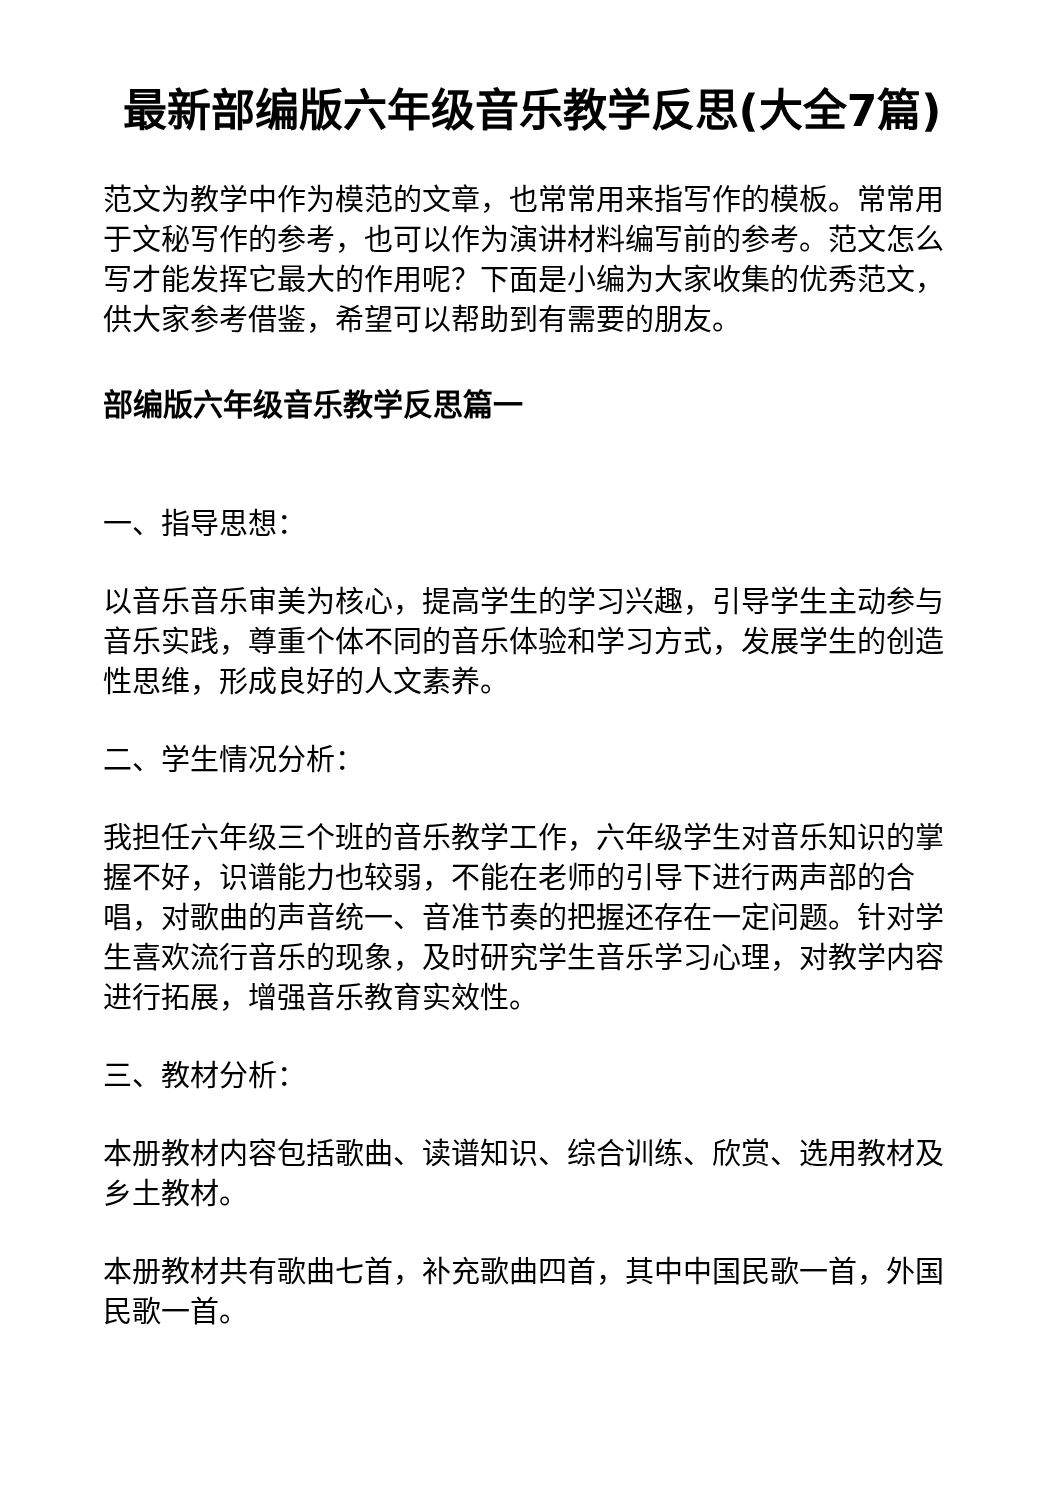最新部编版六年级音乐教学反思(大全7篇)
范文为教学中作为模范的文章，也常常用来指写作的模板。常常用于文秘写作的参考，也可以作为演讲材料编写前的参考。范文怎么写才能发挥它最大的作用呢？下面是小编为大家收集的优秀范文，供大家参考借鉴，希望可以帮助到有需要的朋友。
部编版六年级音乐教学反思篇一
一、指导思想：
以音乐音乐审美为核心，提高学生的学习兴趣，引导学生主动参与音乐实践，尊重个体不同的音乐体验和学习方式，发展学生的创造性思维，形成良好的人文素养。
二、学生情况分析：
我担任六年级三个班的音乐教学工作，六年级学生对音乐知识的掌握不好，识谱能力也较弱，不能在老师的引导下进行两声部的合唱，对歌曲的声音统一、音准节奏的把握还存在一定问题。针对学生喜欢流行音乐的现象，及时研究学生音乐学习心理，对教学内容进行拓展，增强音乐教育实效性。
三、教材分析：
本册教材内容包括歌曲、读谱知识、综合训练、欣赏、选用教材及乡土教材。
本册教材共有歌曲七首，补充歌曲四首，其中中国民歌一首，外国民歌一首。